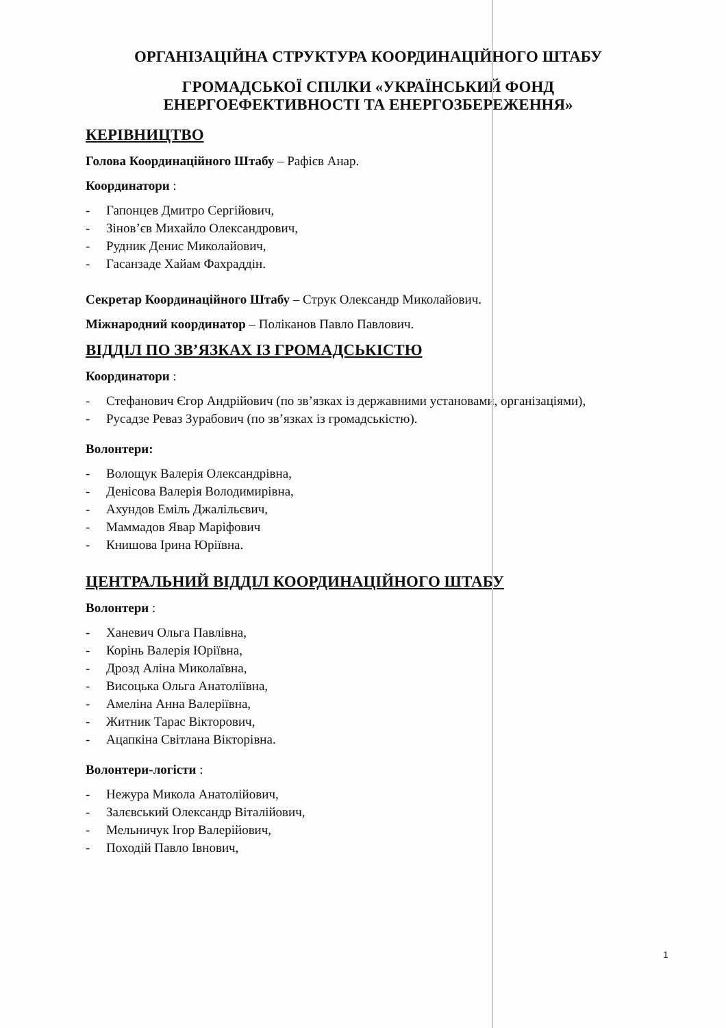ОРГАНІЗАЦІЙНА СТРУКТУРА КООРДИНАЦІЙНОГО ШТАБУ
ГРОМАДСЬКОЇ СПІЛКИ «УКРАЇНСЬКИЙ ФОНД
ЕНЕРГОЕФЕКТИВНОСТІ ТА ЕНЕРГОЗБЕРЕЖЕННЯ»
КЕРІВНИЦТВО
Голова Координаційного Штабу – Рафієв Анар.
Координатори :
- Гапонцев Дмитро Сергійович,
- Зінов’єв Михайло Олександрович,
- Рудник Денис Миколайович,
- Гасанзаде Хайам Фахраддін.
Секретар Координаційного Штабу – Струк Олександр Миколайович.
Міжнародний координатор – Поліканов Павло Павлович.
ВІДДІЛ ПО ЗВ’ЯЗКАХ ІЗ ГРОМАДСЬКІСТЮ
Координатори :
- Стефанович Єгор Андрійович (по зв’язках із державними установами, організаціями),
- Русадзе Реваз Зурабович (по зв’язках із громадськістю).
Волонтери:
- Волощук Валерія Олександрівна,
- Денісова Валерія Володимирівна,
- Ахундов Еміль Джалільєвич,
- Маммадов Явар Маріфович
- Книшова Ірина Юріївна.
ЦЕНТРАЛЬНИЙ ВІДДІЛ КООРДИНАЦІЙНОГО ШТАБУ
Волонтери :
- Ханевич Ольга Павлівна,
- Корінь Валерія Юріївна,
- Дрозд Аліна Миколаївна,
- Висоцька Ольга Анатоліївна,
- Амеліна Анна Валеріївна,
- Житник Тарас Вікторович,
- Ацапкіна Світлана Вікторівна.
Волонтери-логісти :
- Нежура Микола Анатолійович,
- Залєвський Олександр Віталійович,
- Мельничук Ігор Валерійович,
- Походій Павло Івнович,
1